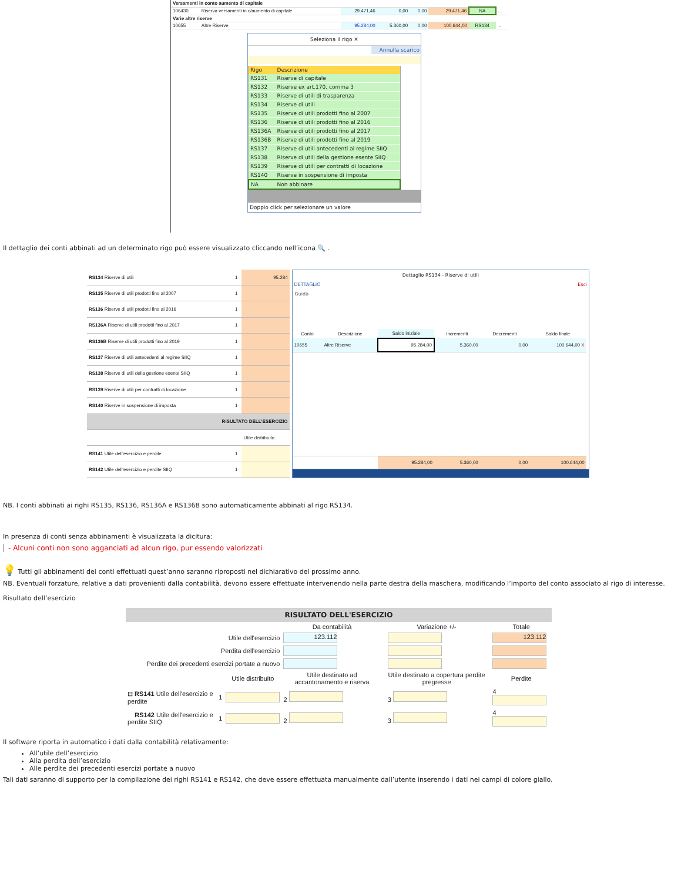| Versamenti in conto aumento di capitale | | | | | | | |
| 106430 | Riserva versamenti in c/aumento di capitale | 29.471,46 | 0,00 | 0,00 | 29.471,46 | NA | ... |
| Varie altre riserve | | | | | | | |
| 10655 | Altre Riserve | 95.284,00 | 5.360,00 | 0,00 | 100.644,00 | RS134 | ... |
Seleziona il rigo ✕
Annulla scarico
| Rigo | Descrizione |
| --- | --- |
| RS131 | Riserve di capitale |
| RS132 | Riserve ex art.170, comma 3 |
| RS133 | Riserve di utili di trasparenza |
| RS134 | Riserve di utili |
| RS135 | Riserve di utili prodotti fino al 2007 |
| RS136 | Riserve di utili prodotti fino al 2016 |
| RS136A | Riserve di utili prodotti fino al 2017 |
| RS136B | Riserve di utili prodotti fino al 2019 |
| RS137 | Riserve di utili antecedenti al regime SIIQ |
| RS138 | Riserve di utili della gestione esente SIIQ |
| RS139 | Riserve di utili per contratti di locazione |
| RS140 | Riserve in sospensione di imposta |
| NA | Non abbinare |
Doppio click per selezionare un valore
Il dettaglio dei conti abbinati ad un determinato rigo può essere visualizzato cliccando nell’icona 🔍 .
| RS134 Riserve di utili | 1 | 95.284 |
| RS135 Riserve di utili prodotti fino al 2007 | 1 | |
| RS136 Riserve di utili prodotti fino al 2016 | 1 | |
| RS136A Riserve di utili prodotti fino al 2017 | 1 | |
| RS136B Riserve di utili prodotti fino al 2019 | 1 | |
| RS137 Riserve di utili antecedenti al regime SIIQ | 1 | |
| RS138 Riserve di utili della gestione esente SIIQ | 1 | |
| RS139 Riserve di utili per contratti di locazione | 1 | |
| RS140 Riserve in sospensione di imposta | 1 | |
| RISULTATO DELL'ESERCIZIO | | |
| | | Utile distribuito |
| RS141 Utile dell'esercizio e perdite | 1 | |
| RS142 Utile dell'esercizio e perdite SIIQ | 1 | |
Dettaglio RS134 - Riserve di utili
DETTAGLIO Esci
Guida
| Conto | Descrizione | Saldo iniziale | Incrementi | Decrementi | Saldo finale |
| --- | --- | --- | --- | --- | --- |
| 10655 | Altre Riserve | 95.284,00 | 5.360,00 | 0,00 | 100.644,00 X |
| | | 95.284,00 | 5.360,00 | 0,00 | 100.644,00 |
NB. I conti abbinati ai righi RS135, RS136, RS136A e RS136B sono automaticamente abbinati al rigo RS134.
In presenza di conti senza abbinamenti è visualizzata la dicitura:
- Alcuni conti non sono agganciati ad alcun rigo, pur essendo valorizzati
💡 Tutti gli abbinamenti dei conti effettuati quest’anno saranno riproposti nel dichiarativo del prossimo anno.
NB. Eventuali forzature, relative a dati provenienti dalla contabilità, devono essere effettuate intervenendo nella parte destra della maschera, modificando l’importo del conto associato al rigo di interesse.
Risultato dell’esercizio
RISULTATO DELL'ESERCIZIO
| | | | Da contabilità | | Variazione +/- | | Totale |
| Utile dell'esercizio | | | 123.112 | | | | 123.112 |
| Perdita dell'esercizio | | | | | | | |
| Perdite dei precedenti esercizi portate a nuovo | | | | | | | |
| | | Utile distribuito | Utile destinato ad accantonamento e riserva | | Utile destinato a copertura perdite pregresse | | Perdite |
| ⊟ RS141 Utile dell'esercizio e perdite | 1 | | 2 | | 3 | | 4 |
| RS142 Utile dell'esercizio e perdite SIIQ | 1 | | 2 | | 3 | | 4 |
Il software riporta in automatico i dati dalla contabilità relativamente:
All’utile dell’esercizio
Alla perdita dell’esercizio
Alle perdite dei precedenti esercizi portate a nuovo
Tali dati saranno di supporto per la compilazione dei righi RS141 e RS142, che deve essere effettuata manualmente dall’utente inserendo i dati nei campi di colore giallo.